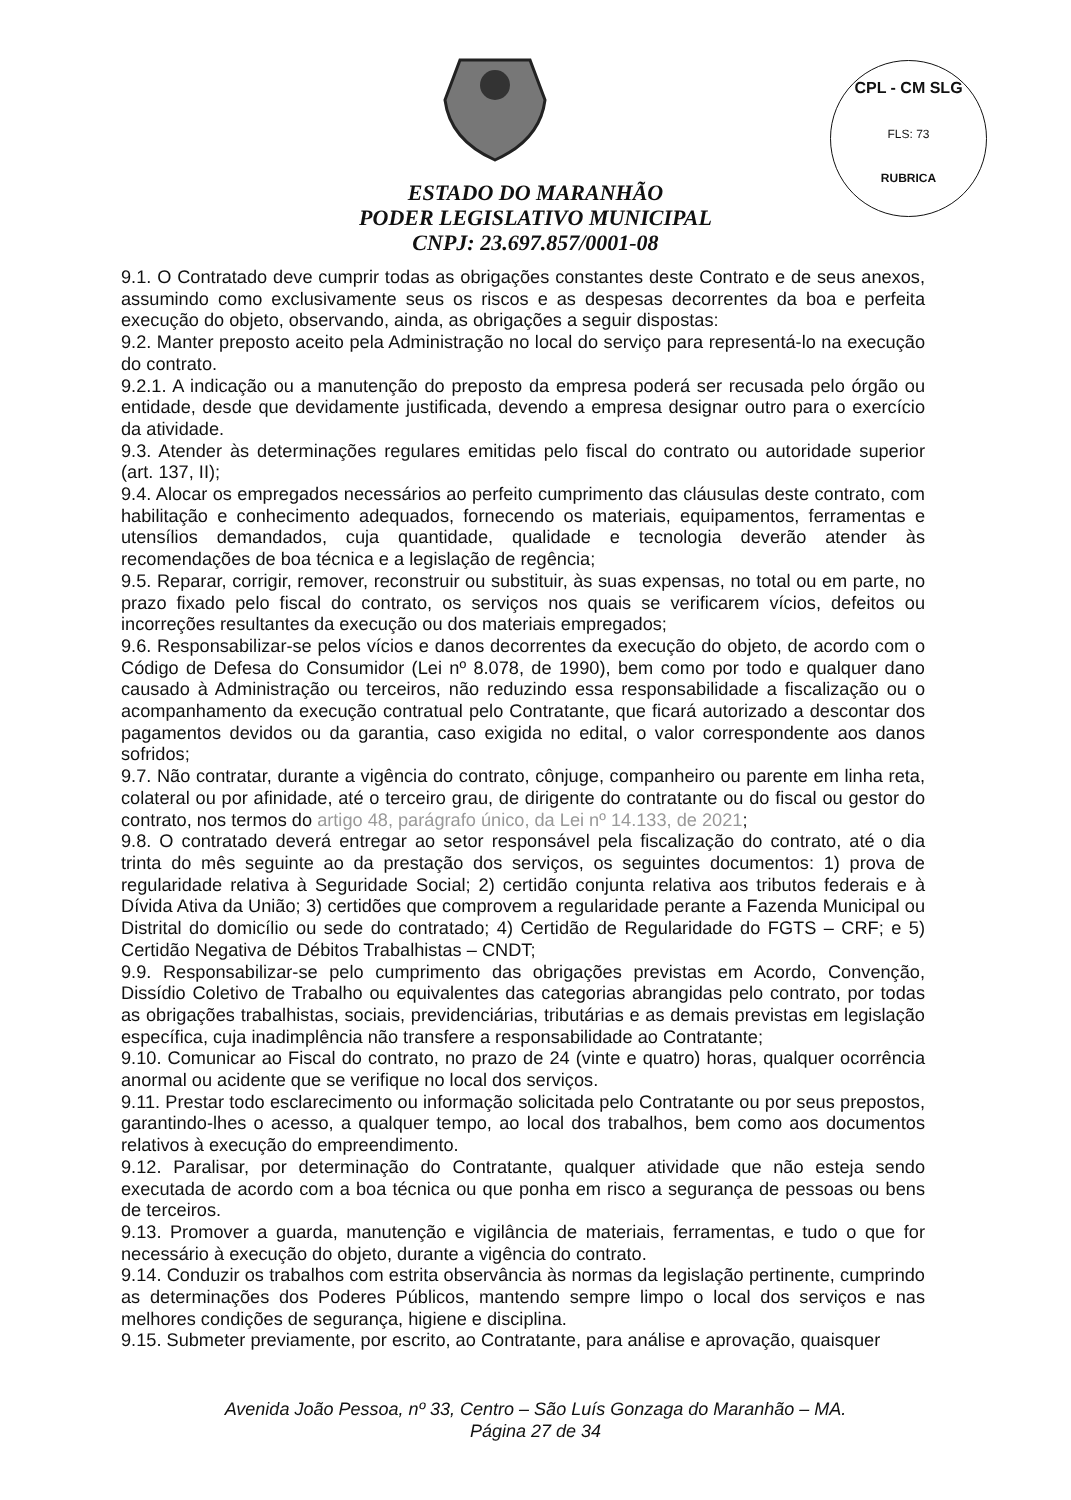CPL - CM SLG
FLS: 73
RUBRICA
ESTADO DO MARANHÃO
PODER LEGISLATIVO MUNICIPAL
CNPJ: 23.697.857/0001-08
9.1. O Contratado deve cumprir todas as obrigações constantes deste Contrato e de seus anexos, assumindo como exclusivamente seus os riscos e as despesas decorrentes da boa e perfeita execução do objeto, observando, ainda, as obrigações a seguir dispostas:
9.2. Manter preposto aceito pela Administração no local do serviço para representá-lo na execução do contrato.
9.2.1. A indicação ou a manutenção do preposto da empresa poderá ser recusada pelo órgão ou entidade, desde que devidamente justificada, devendo a empresa designar outro para o exercício da atividade.
9.3. Atender às determinações regulares emitidas pelo fiscal do contrato ou autoridade superior (art. 137, II);
9.4. Alocar os empregados necessários ao perfeito cumprimento das cláusulas deste contrato, com habilitação e conhecimento adequados, fornecendo os materiais, equipamentos, ferramentas e utensílios demandados, cuja quantidade, qualidade e tecnologia deverão atender às recomendações de boa técnica e a legislação de regência;
9.5. Reparar, corrigir, remover, reconstruir ou substituir, às suas expensas, no total ou em parte, no prazo fixado pelo fiscal do contrato, os serviços nos quais se verificarem vícios, defeitos ou incorreções resultantes da execução ou dos materiais empregados;
9.6. Responsabilizar-se pelos vícios e danos decorrentes da execução do objeto, de acordo com o Código de Defesa do Consumidor (Lei nº 8.078, de 1990), bem como por todo e qualquer dano causado à Administração ou terceiros, não reduzindo essa responsabilidade a fiscalização ou o acompanhamento da execução contratual pelo Contratante, que ficará autorizado a descontar dos pagamentos devidos ou da garantia, caso exigida no edital, o valor correspondente aos danos sofridos;
9.7. Não contratar, durante a vigência do contrato, cônjuge, companheiro ou parente em linha reta, colateral ou por afinidade, até o terceiro grau, de dirigente do contratante ou do fiscal ou gestor do contrato, nos termos do artigo 48, parágrafo único, da Lei nº 14.133, de 2021;
9.8. O contratado deverá entregar ao setor responsável pela fiscalização do contrato, até o dia trinta do mês seguinte ao da prestação dos serviços, os seguintes documentos: 1) prova de regularidade relativa à Seguridade Social; 2) certidão conjunta relativa aos tributos federais e à Dívida Ativa da União; 3) certidões que comprovem a regularidade perante a Fazenda Municipal ou Distrital do domicílio ou sede do contratado; 4) Certidão de Regularidade do FGTS – CRF; e 5) Certidão Negativa de Débitos Trabalhistas – CNDT;
9.9. Responsabilizar-se pelo cumprimento das obrigações previstas em Acordo, Convenção, Dissídio Coletivo de Trabalho ou equivalentes das categorias abrangidas pelo contrato, por todas as obrigações trabalhistas, sociais, previdenciárias, tributárias e as demais previstas em legislação específica, cuja inadimplência não transfere a responsabilidade ao Contratante;
9.10. Comunicar ao Fiscal do contrato, no prazo de 24 (vinte e quatro) horas, qualquer ocorrência anormal ou acidente que se verifique no local dos serviços.
9.11. Prestar todo esclarecimento ou informação solicitada pelo Contratante ou por seus prepostos, garantindo-lhes o acesso, a qualquer tempo, ao local dos trabalhos, bem como aos documentos relativos à execução do empreendimento.
9.12. Paralisar, por determinação do Contratante, qualquer atividade que não esteja sendo executada de acordo com a boa técnica ou que ponha em risco a segurança de pessoas ou bens de terceiros.
9.13. Promover a guarda, manutenção e vigilância de materiais, ferramentas, e tudo o que for necessário à execução do objeto, durante a vigência do contrato.
9.14. Conduzir os trabalhos com estrita observância às normas da legislação pertinente, cumprindo as determinações dos Poderes Públicos, mantendo sempre limpo o local dos serviços e nas melhores condições de segurança, higiene e disciplina.
9.15. Submeter previamente, por escrito, ao Contratante, para análise e aprovação, quaisquer
Avenida João Pessoa, nº 33, Centro – São Luís Gonzaga do Maranhão – MA.
Página 27 de 34